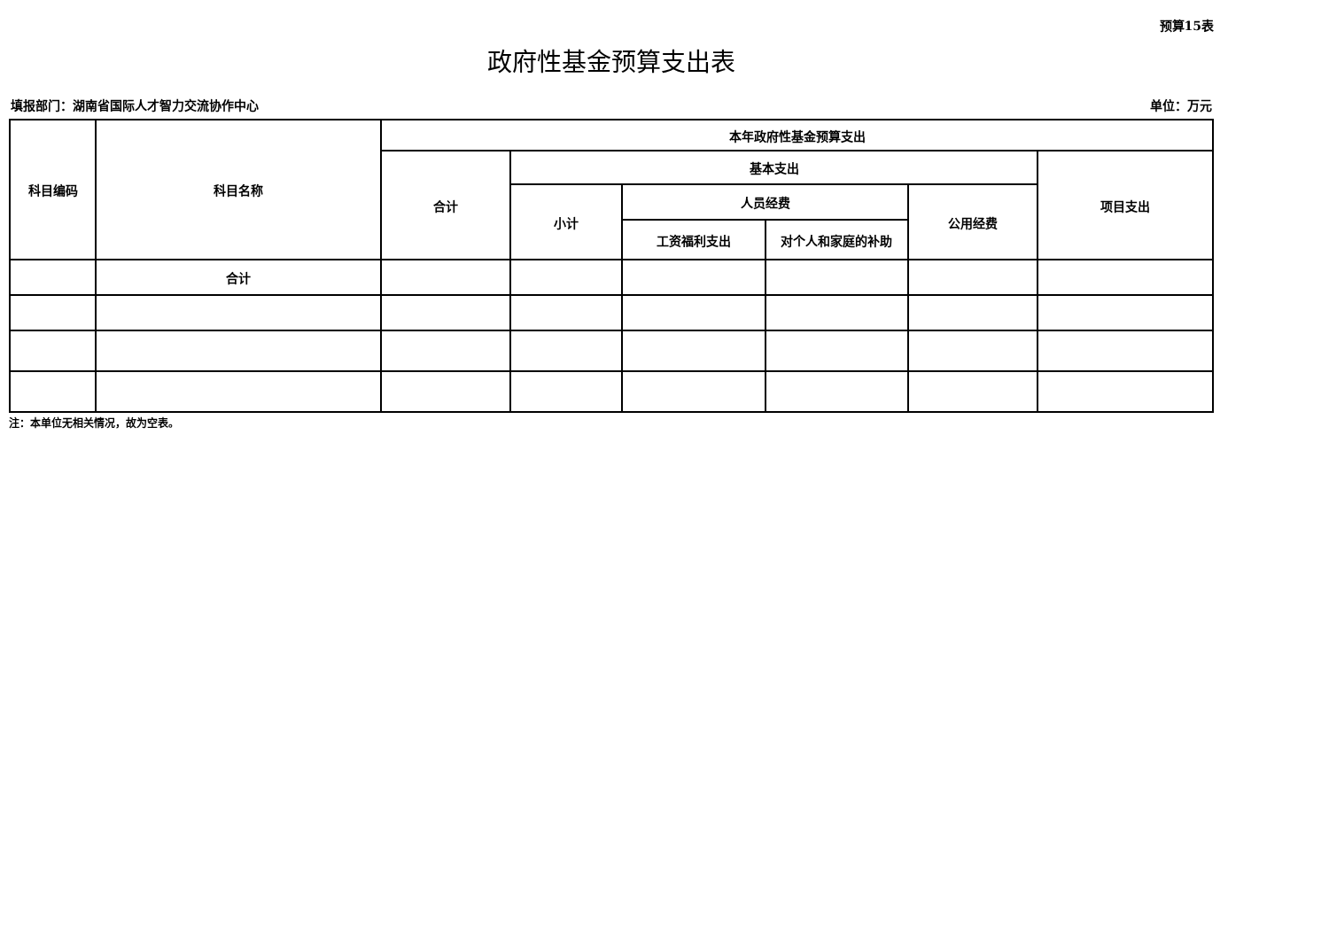预算15表
政府性基金预算支出表
填报部门：湖南省国际人才智力交流协作中心 单位：万元
| 科目编码 | 科目名称 | 本年政府性基金预算支出 | | | | | |
| --- | --- | --- | --- | --- | --- | --- | --- |
| | | 合计 | 基本支出 | | | | 项目支出 |
| | | | 小计 | 人员经费 | | 公用经费 | |
| | | | | 工资福利支出 | 对个人和家庭的补助 | | |
| | 合计 | | | | | | |
注：本单位无相关情况，故为空表。